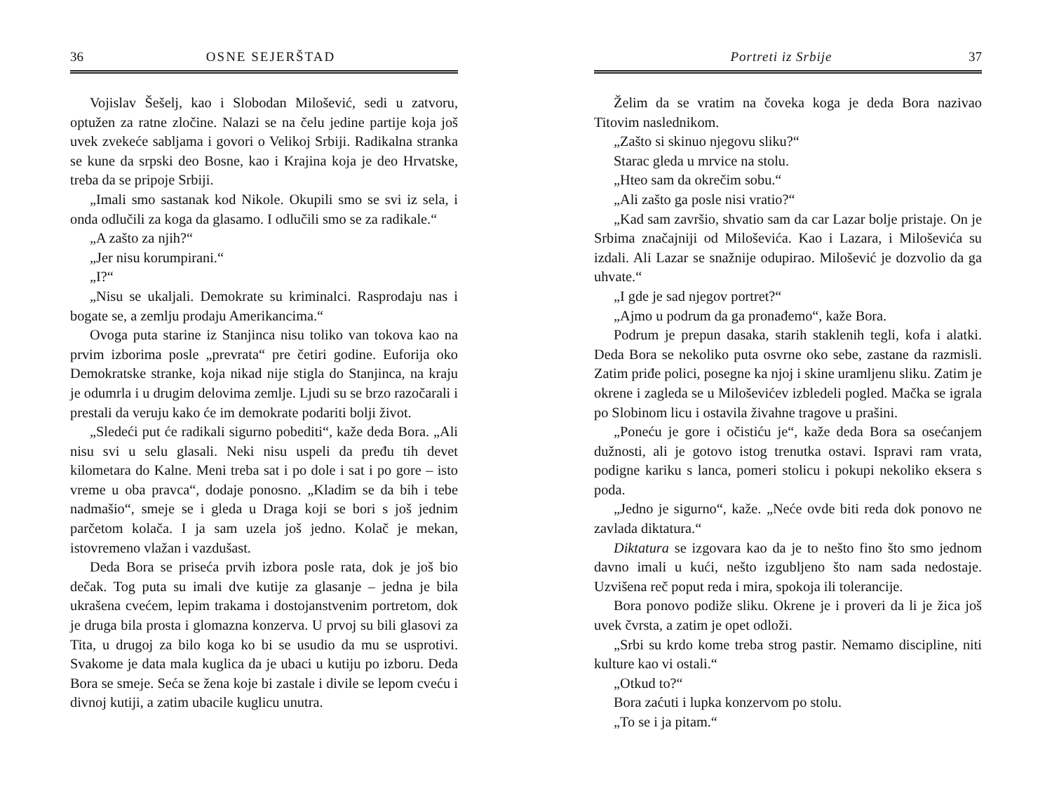36 OSNE SEJERŠTAD
Vojislav Šešelj, kao i Slobodan Milošević, sedi u zatvoru, optužen za ratne zločine. Nalazi se na čelu jedine partije koja još uvek zvekeće sabljama i govori o Velikoj Srbiji. Radikalna stranka se kune da srpski deo Bosne, kao i Krajina koja je deo Hrvatske, treba da se pripoje Srbiji.
„Imali smo sastanak kod Nikole. Okupili smo se svi iz sela, i onda odlučili za koga da glasamo. I odlučili smo se za radi­kale.“
„A zašto za njih?“
„Jer nisu korumpirani.“
„I?“
„Nisu se ukaljali. Demokrate su kriminalci. Rasprodaju nas i bogate se, a zemlju prodaju Amerikancima.“
Ovoga puta starine iz Stanjinca nisu toliko van tokova kao na prvim izborima posle „prevrata“ pre četiri godine. Euforija oko Demokratske stranke, koja nikad nije stigla do Stanjinca, na kraju je odumrla i u drugim delovima zemlje. Ljudi su se brzo razočarali i prestali da veruju kako će im demokrate podariti bolji život.
„Sledeći put će radikali sigurno pobediti“, kaže deda Bora. „Ali nisu svi u selu glasali. Neki nisu uspeli da pređu tih devet kilometara do Kalne. Meni treba sat i po dole i sat i po gore – isto vreme u oba pravca“, dodaje ponosno. „Kladim se da bih i tebe nadmašio“, smeje se i gleda u Draga koji se bori s još jed­nim parčetom kolača. I ja sam uzela još jedno. Kolač je mekan, istovremeno vlažan i vazdušast.
Deda Bora se priseća prvih izbora posle rata, dok je još bio dečak. Tog puta su imali dve kutije za glasanje – jedna je bila ukrašena cvećem, lepim trakama i dostojanstvenim portretom, dok je druga bila prosta i glomazna konzerva. U prvoj su bili glasovi za Tita, u drugoj za bilo koga ko bi se usudio da mu se usprotivi. Svakome je data mala kuglica da je ubaci u kutiju po izboru. Deda Bora se smeje. Seća se žena koje bi zastale i divile se lepom cveću i divnoj kutiji, a zatim ubacile kuglicu unutra.
Portreti iz Srbije 37
Želim da se vratim na čoveka koga je deda Bora nazivao Titovim naslednikom.
„Zašto si skinuo njegovu sliku?“
Starac gleda u mrvice na stolu.
„Hteo sam da okrečim sobu.“
„Ali zašto ga posle nisi vratio?“
„Kad sam završio, shvatio sam da car Lazar bolje pristaje. On je Srbima značajniji od Miloševića. Kao i Lazara, i Miloševića su izdali. Ali Lazar se snažnije odupirao. Milošević je dozvolio da ga uhvate.“
„I gde je sad njegov portret?“
„Ajmo u podrum da ga pronađemo“, kaže Bora.
Podrum je prepun dasaka, starih staklenih tegli, kofa i alatki. Deda Bora se nekoliko puta osvrne oko sebe, zastane da razmi­sli. Zatim priđe polici, posegne ka njoj i skine uramljenu sliku. Zatim je okrene i zagleda se u Miloševićev izbledeli pogled. Mačka se igrala po Slobinom licu i ostavila živahne tragove u prašini.
„Poneću je gore i očistiću je“, kaže deda Bora sa osećanjem dužnosti, ali je gotovo istog trenutka ostavi. Ispravi ram vrata, podigne kariku s lanca, pomeri stolicu i pokupi nekoliko ekse­ra s poda.
„Jedno je sigurno“, kaže. „Neće ovde biti reda dok ponovo ne zavlada diktatura.“
Diktatura se izgovara kao da je to nešto fino što smo jednom davno imali u kući, nešto izgubljeno što nam sada nedostaje. Uzvišena reč poput reda i mira, spokoja ili tolerancije.
Bora ponovo podiže sliku. Okrene je i proveri da li je žica još uvek čvrsta, a zatim je opet odloži.
„Srbi su krdo kome treba strog pastir. Nemamo discipline, niti kulture kao vi ostali.“
„Otkud to?“
Bora zaćuti i lupka konzervom po stolu.
„To se i ja pitam.“